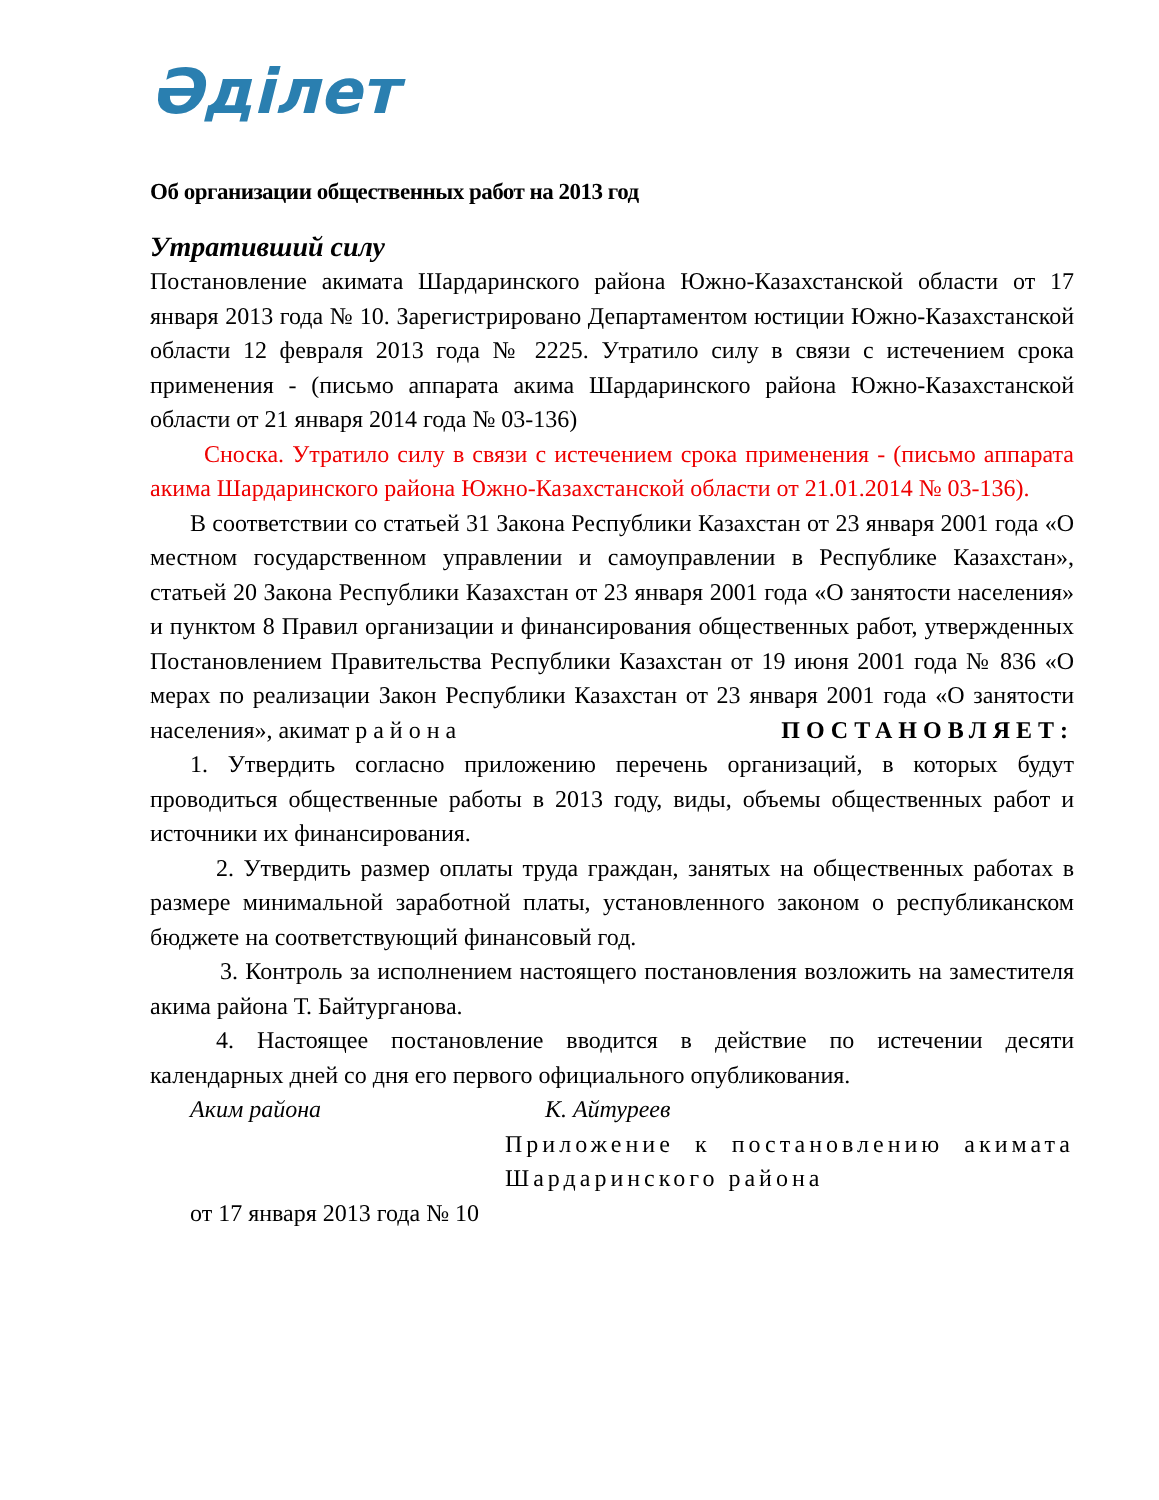Әділет
Об организации общественных работ на 2013 год
Утративший силу
Постановление акимата Шардаринского района Южно-Казахстанской области от 17 января 2013 года № 10. Зарегистрировано Департаментом юстиции Южно-Казахстанской области 12 февраля 2013 года № 2225. Утратило силу в связи с истечением срока применения - (письмо аппарата акима Шардаринского района Южно-Казахстанской области от 21 января 2014 года № 03-136)
Сноска. Утратило силу в связи с истечением срока применения - (письмо аппарата акима Шардаринского района Южно-Казахстанской области от 21.01.2014 № 03-136).
В соответствии со статьей 31 Закона Республики Казахстан от 23 января 2001 года «О местном государственном управлении и самоуправлении в Республике Казахстан», статьей 20 Закона Республики Казахстан от 23 января 2001 года «О занятости населения» и пунктом 8 Правил организации и финансирования общественных работ, утвержденных Постановлением Правительства Республики Казахстан от 19 июня 2001 года № 836 «О мерах по реализации Закон Республики Казахстан от 23 января 2001 года «О занятости населения», акимат района ПОСТАНОВЛЯЕТ:
1. Утвердить согласно приложению перечень организаций, в которых будут проводиться общественные работы в 2013 году, виды, объемы общественных работ и источники их финансирования.
2. Утвердить размер оплаты труда граждан, занятых на общественных работах в размере минимальной заработной платы, установленного законом о республиканском бюджете на соответствующий финансовый год.
3. Контроль за исполнением настоящего постановления возложить на заместителя акима района Т. Байтурганова.
4. Настоящее постановление вводится в действие по истечении десяти календарных дней со дня его первого официального опубликования.
Аким района К. Айтуреев
Приложение к постановлению акимата Шардаринского района
от 17 января 2013 года № 10